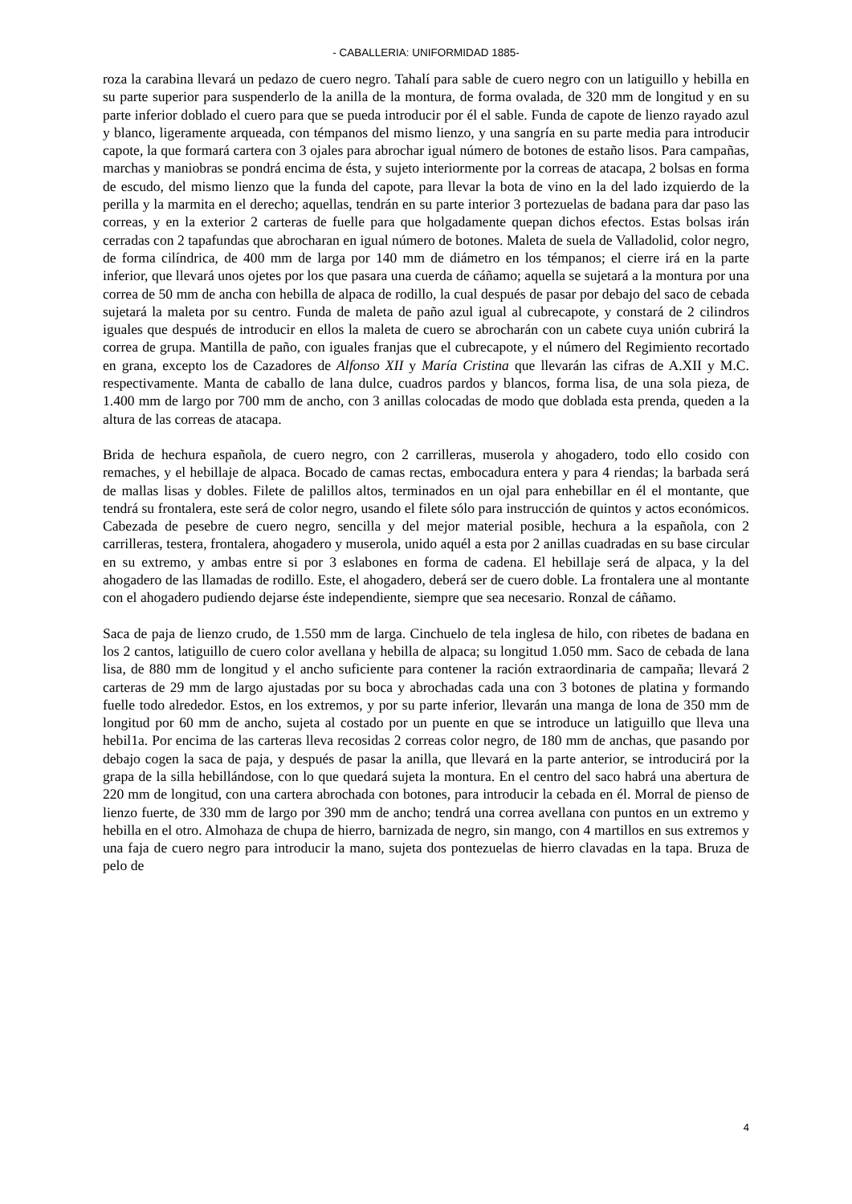- CABALLERIA: UNIFORMIDAD 1885-
roza la carabina llevará un pedazo de cuero negro. Tahalí para sable de cuero negro con un latiguillo y hebilla en su parte superior para suspenderlo de la anilla de la montura, de forma ovalada, de 320 mm de longitud y en su parte inferior doblado el cuero para que se pueda introducir por él el sable. Funda de capote de lienzo rayado azul y blanco, ligeramente arqueada, con témpanos del mismo lienzo, y una sangría en su parte media para introducir capote, la que formará cartera con 3 ojales para abrochar igual número de botones de estaño lisos. Para campañas, marchas y maniobras se pondrá encima de ésta, y sujeto interiormente por la correas de atacapa, 2 bolsas en forma de escudo, del mismo lienzo que la funda del capote, para llevar la bota de vino en la del lado izquierdo de la perilla y la marmita en el derecho; aquellas, tendrán en su parte interior 3 portezuelas de badana para dar paso las correas, y en la exterior 2 carteras de fuelle para que holgadamente quepan dichos efectos. Estas bolsas irán cerradas con 2 tapafundas que abrocharan en igual número de botones. Maleta de suela de Valladolid, color negro, de forma cilíndrica, de 400 mm de larga por 140 mm de diámetro en los témpanos; el cierre irá en la parte inferior, que llevará unos ojetes por los que pasara una cuerda de cáñamo; aquella se sujetará a la montura por una correa de 50 mm de ancha con hebilla de alpaca de rodillo, la cual después de pasar por debajo del saco de cebada sujetará la maleta por su centro. Funda de maleta de paño azul igual al cubrecapote, y constará de 2 cilindros iguales que después de introducir en ellos la maleta de cuero se abrocharán con un cabete cuya unión cubrirá la correa de grupa. Mantilla de paño, con iguales franjas que el cubrecapote, y el número del Regimiento recortado en grana, excepto los de Cazadores de Alfonso XII y María Cristina que llevarán las cifras de A.XII y M.C. respectivamente. Manta de caballo de lana dulce, cuadros pardos y blancos, forma lisa, de una sola pieza, de 1.400 mm de largo por 700 mm de ancho, con 3 anillas colocadas de modo que doblada esta prenda, queden a la altura de las correas de atacapa.
Brida de hechura española, de cuero negro, con 2 carrilleras, muserola y ahogadero, todo ello cosido con remaches, y el hebillaje de alpaca. Bocado de camas rectas, embocadura entera y para 4 riendas; la barbada será de mallas lisas y dobles. Filete de palillos altos, terminados en un ojal para enhebillar en él el montante, que tendrá su frontalera, este será de color negro, usando el filete sólo para instrucción de quintos y actos económicos. Cabezada de pesebre de cuero negro, sencilla y del mejor material posible, hechura a la española, con 2 carrilleras, testera, frontalera, ahogadero y muserola, unido aquél a esta por 2 anillas cuadradas en su base circular en su extremo, y ambas entre si por 3 eslabones en forma de cadena. El hebillaje será de alpaca, y la del ahogadero de las llamadas de rodillo. Este, el ahogadero, deberá ser de cuero doble. La frontalera une al montante con el ahogadero pudiendo dejarse éste independiente, siempre que sea necesario. Ronzal de cáñamo.
Saca de paja de lienzo crudo, de 1.550 mm de larga. Cinchuelo de tela inglesa de hilo, con ribetes de badana en los 2 cantos, latiguillo de cuero color avellana y hebilla de alpaca; su longitud 1.050 mm. Saco de cebada de lana lisa, de 880 mm de longitud y el ancho suficiente para contener la ración extraordinaria de campaña; llevará 2 carteras de 29 mm de largo ajustadas por su boca y abrochadas cada una con 3 botones de platina y formando fuelle todo alrededor. Estos, en los extremos, y por su parte inferior, llevarán una manga de lona de 350 mm de longitud por 60 mm de ancho, sujeta al costado por un puente en que se introduce un latiguillo que lleva una hebil1a. Por encima de las carteras lleva recosidas 2 correas color negro, de 180 mm de anchas, que pasando por debajo cogen la saca de paja, y después de pasar la anilla, que llevará en la parte anterior, se introducirá por la grapa de la silla hebillándose, con lo que quedará sujeta la montura. En el centro del saco habrá una abertura de 220 mm de longitud, con una cartera abrochada con botones, para introducir la cebada en él. Morral de pienso de lienzo fuerte, de 330 mm de largo por 390 mm de ancho; tendrá una correa avellana con puntos en un extremo y hebilla en el otro. Almohaza de chupa de hierro, barnizada de negro, sin mango, con 4 martillos en sus extremos y una faja de cuero negro para introducir la mano, sujeta dos pontezuelas de hierro clavadas en la tapa. Bruza de pelo de
4